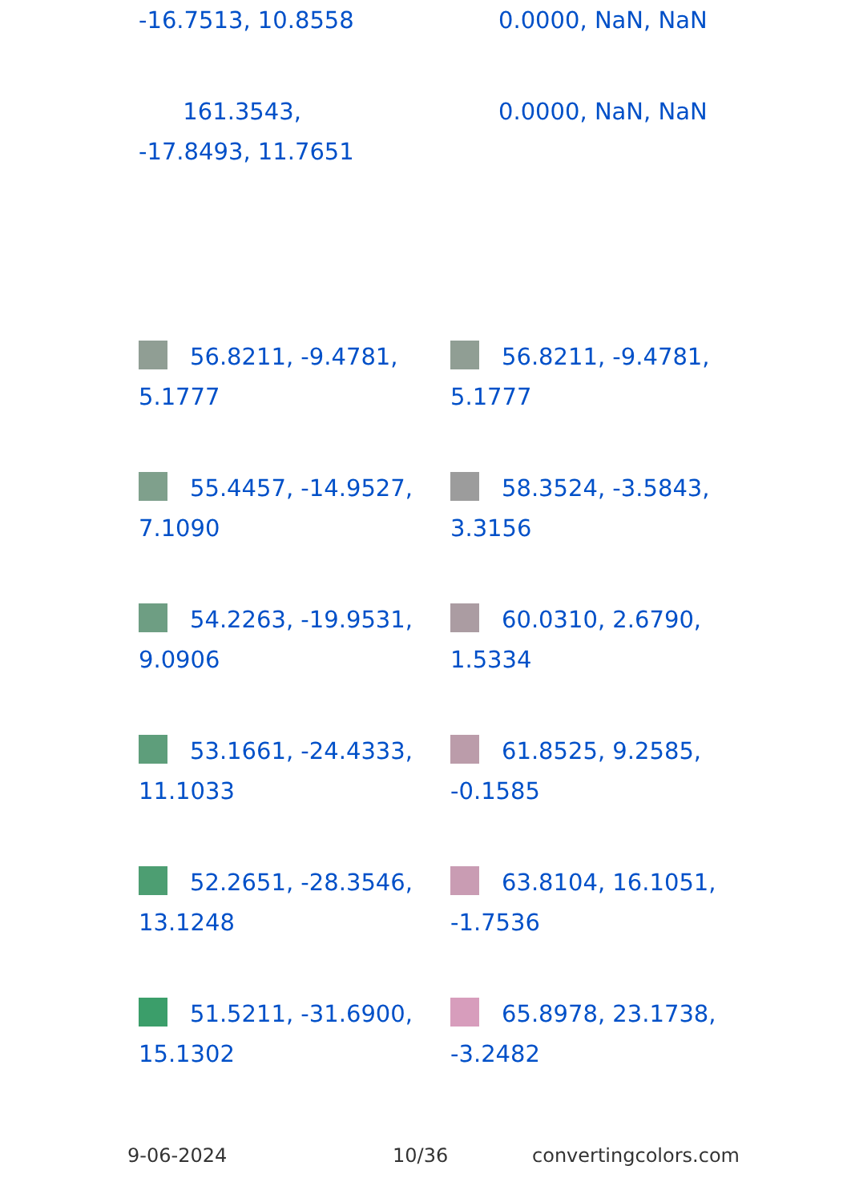-16.7513, 10.8558 0.0000, NaN, NaN
161.3543,
-17.8493, 11.7651
0.0000, NaN, NaN
56.8211, -9.4781, 5.1777
56.8211, -9.4781, 5.1777
55.4457, -14.9527, 7.1090
58.3524, -3.5843, 3.3156
54.2263, -19.9531, 9.0906
60.0310, 2.6790, 1.5334
53.1661, -24.4333, 11.1033
61.8525, 9.2585, -0.1585
52.2651, -28.3546, 13.1248
63.8104, 16.1051, -1.7536
51.5211, -31.6900, 15.1302
65.8978, 23.1738, -3.2482
9-06-2024 10/36 convertingcolors.com